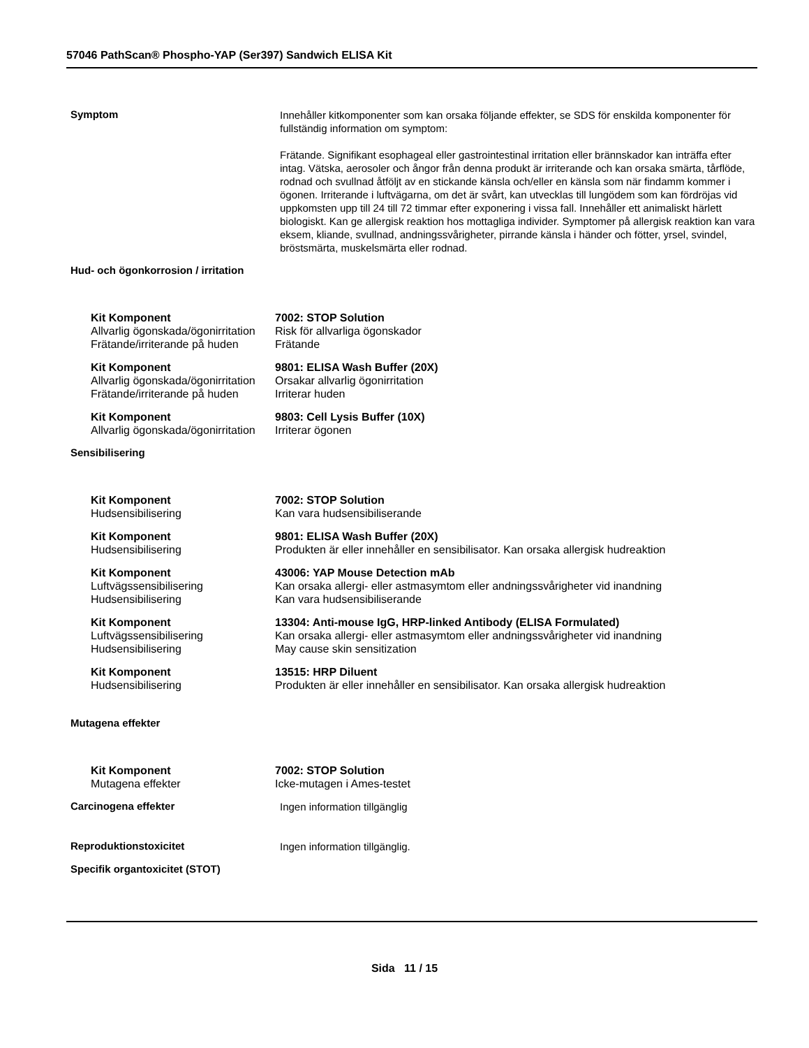57046 PathScan® Phospho-YAP (Ser397) Sandwich ELISA Kit
Symptom
Innehåller kitkomponenter som kan orsaka följande effekter, se SDS för enskilda komponenter för fullständig information om symptom:
Frätande. Signifikant esophageal eller gastrointestinal irritation eller brännskador kan inträffa efter intag. Vätska, aerosoler och ångor från denna produkt är irriterande och kan orsaka smärta, tårflöde, rodnad och svullnad åtföljt av en stickande känsla och/eller en känsla som när findamm kommer i ögonen. Irriterande i luftvägarna, om det är svårt, kan utvecklas till lungödem som kan fördröjas vid uppkomsten upp till 24 till 72 timmar efter exponering i vissa fall. Innehåller ett animaliskt härlett biologiskt. Kan ge allergisk reaktion hos mottagliga individer. Symptomer på allergisk reaktion kan vara eksem, kliande, svullnad, andningssvårigheter, pirrande känsla i händer och fötter, yrsel, svindel, bröstsmärta, muskelsmärta eller rodnad.
Hud- och ögonkorrosion / irritation
| Kit Komponent | 7002: STOP Solution |
| Allvarlig ögonskada/ögonirritation | Risk för allvarliga ögonskador |
| Frätande/irriterande på huden | Frätande |
| Kit Komponent | 9801: ELISA Wash Buffer (20X) |
| Allvarlig ögonskada/ögonirritation | Orsakar allvarlig ögonirritation |
| Frätande/irriterande på huden | Irriterar huden |
| Kit Komponent | 9803: Cell Lysis Buffer (10X) |
| Allvarlig ögonskada/ögonirritation | Irriterar ögonen |
Sensibilisering
| Kit Komponent | 7002: STOP Solution |
| Hudsensibilisering | Kan vara hudsensibiliserande |
| Kit Komponent | 9801: ELISA Wash Buffer (20X) |
| Hudsensibilisering | Produkten är eller innehåller en sensibilisator. Kan orsaka allergisk hudreaktion |
| Kit Komponent | 43006: YAP Mouse Detection mAb |
| Luftvägssensibilisering | Kan orsaka allergi- eller astmasymtom eller andningssvårigheter vid inandning |
| Hudsensibilisering | Kan vara hudsensibiliserande |
| Kit Komponent | 13304: Anti-mouse IgG, HRP-linked Antibody (ELISA Formulated) |
| Luftvägssensibilisering | Kan orsaka allergi- eller astmasymtom eller andningssvårigheter vid inandning |
| Hudsensibilisering | May cause skin sensitization |
| Kit Komponent | 13515: HRP Diluent |
| Hudsensibilisering | Produkten är eller innehåller en sensibilisator. Kan orsaka allergisk hudreaktion |
Mutagena effekter
| Kit Komponent | 7002: STOP Solution |
| Mutagena effekter | Icke-mutagen i Ames-testet |
Carcinogena effekter
Ingen information tillgänglig
Reproduktionstoxicitet
Ingen information tillgänglig.
Specifik organtoxicitet (STOT)
Sida 11 / 15